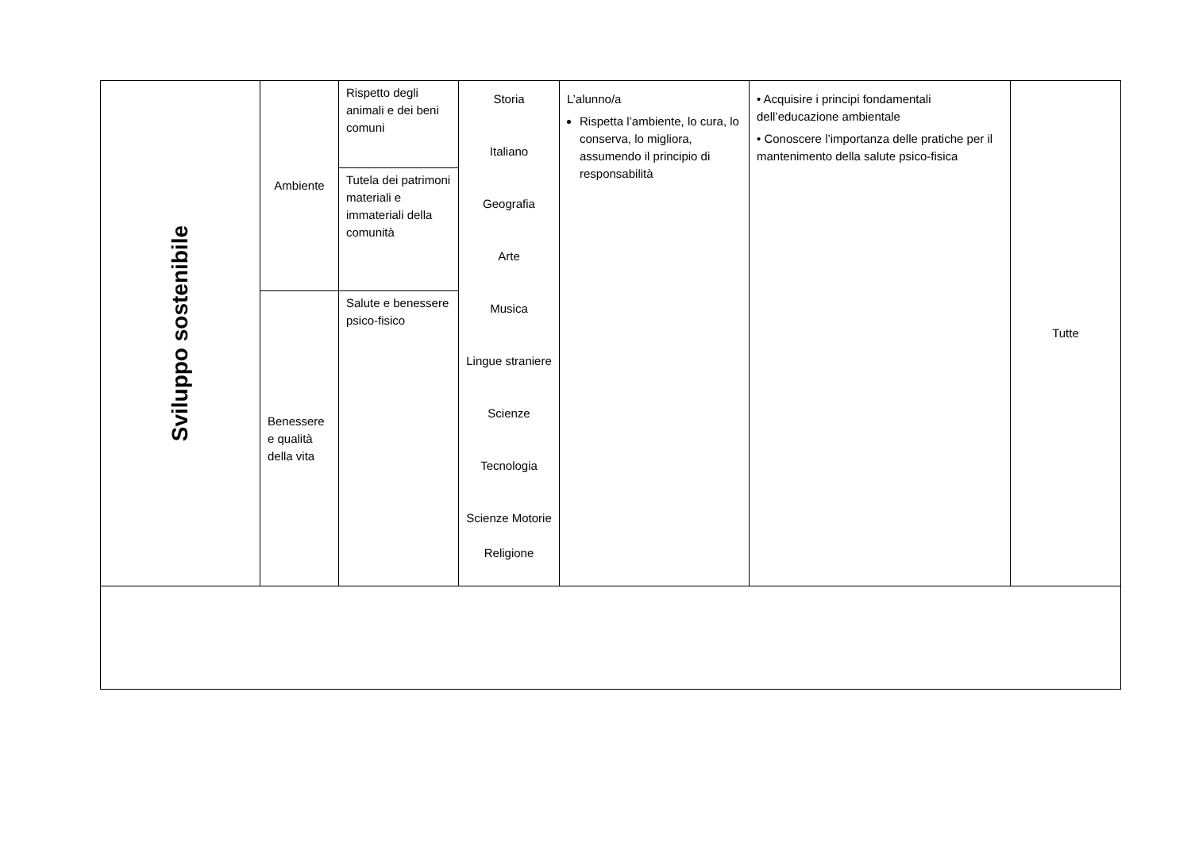| Sviluppo sostenibile | Ambiente | Rispetto degli animali e dei beni comuni | Storia Italiano Geografia Arte Musica Lingue straniere Scienze Tecnologia Scienze Motorie Religione | L’alunno/a Rispetta l’ambiente, lo cura, lo conserva, lo migliora, assumendo il principio di responsabilità | • Acquisire i principi fondamentali dell’educazione ambientale • Conoscere l’importanza delle pratiche per il mantenimento della salute psico-fisica | Tutte |
| | | Tutela dei patrimoni materiali e immateriali della comunità | | | | |
| | Benessere e qualità della vita | Salute e benessere psico-fisico | | | | |